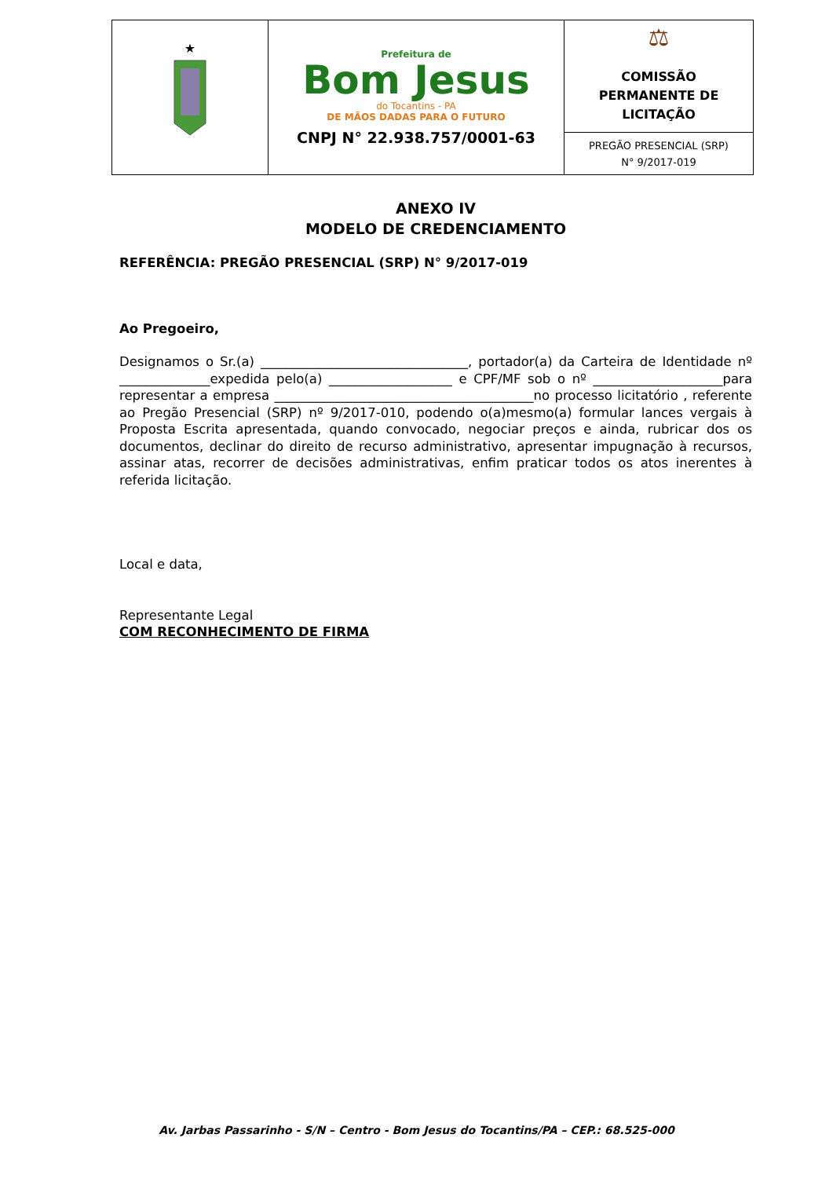| ★ | Prefeitura de Bom Jesus do Tocantins - PA DE MÃOS DADAS PARA O FUTURO CNPJ N° 22.938.757/0001-63 | ⚖ COMISSÃO PERMANENTE DE LICITAÇÃO |
| | | PREGÃO PRESENCIAL (SRP) N° 9/2017-019 |
ANEXO IV
MODELO DE CREDENCIAMENTO
REFERÊNCIA: PREGÃO PRESENCIAL (SRP) N° 9/2017-019
Ao Pregoeiro,
Designamos o Sr.(a) ________________________________, portador(a) da Carteira de Identidade nº ______________expedida pelo(a) ___________________ e CPF/MF sob o nº ____________________para representar a empresa ________________________________________no processo licitatório , referente ao Pregão Presencial (SRP) nº 9/2017-010, podendo o(a)mesmo(a) formular lances vergais à Proposta Escrita apresentada, quando convocado, negociar preços e ainda, rubricar dos os documentos, declinar do direito de recurso administrativo, apresentar impugnação à recursos, assinar atas, recorrer de decisões administrativas, enfim praticar todos os atos inerentes à referida licitação.
Local e data,
Representante Legal
COM RECONHECIMENTO DE FIRMA
Av. Jarbas Passarinho - S/N – Centro - Bom Jesus do Tocantins/PA – CEP.: 68.525-000